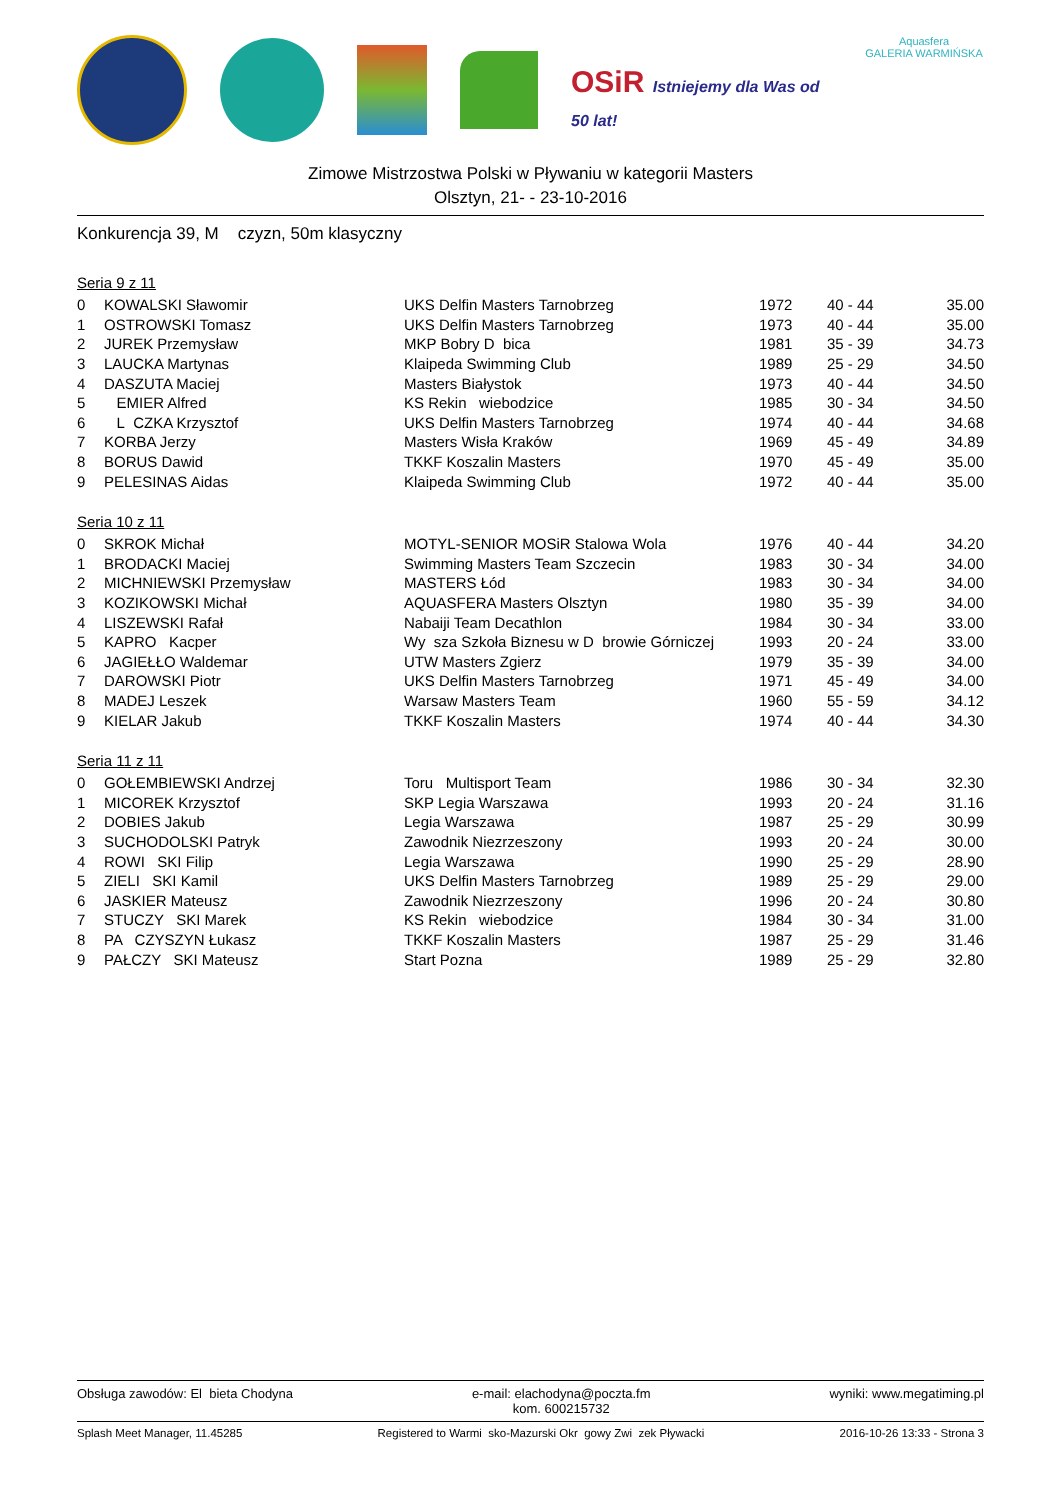OSiR Istniejemy dla Was od 50 lat!
Aquasfera
GALERIA WARMIŃSKA
Zimowe Mistrzostwa Polski w Pływaniu w kategorii Masters
Olsztyn, 21- - 23-10-2016
Konkurencja 39, M czyzn, 50m klasyczny
Seria 9 z 11
| 0 | KOWALSKI Sławomir | UKS Delfin Masters Tarnobrzeg | 1972 | 40 - 44 | 35.00 |
| 1 | OSTROWSKI Tomasz | UKS Delfin Masters Tarnobrzeg | 1973 | 40 - 44 | 35.00 |
| 2 | JUREK Przemysław | MKP Bobry D bica | 1981 | 35 - 39 | 34.73 |
| 3 | LAUCKA Martynas | Klaipeda Swimming Club | 1989 | 25 - 29 | 34.50 |
| 4 | DASZUTA Maciej | Masters Białystok | 1973 | 40 - 44 | 34.50 |
| 5 | EMIER Alfred | KS Rekin wiebodzice | 1985 | 30 - 34 | 34.50 |
| 6 | L CZKA Krzysztof | UKS Delfin Masters Tarnobrzeg | 1974 | 40 - 44 | 34.68 |
| 7 | KORBA Jerzy | Masters Wisła Kraków | 1969 | 45 - 49 | 34.89 |
| 8 | BORUS Dawid | TKKF Koszalin Masters | 1970 | 45 - 49 | 35.00 |
| 9 | PELESINAS Aidas | Klaipeda Swimming Club | 1972 | 40 - 44 | 35.00 |
Seria 10 z 11
| 0 | SKROK Michał | MOTYL-SENIOR MOSiR Stalowa Wola | 1976 | 40 - 44 | 34.20 |
| 1 | BRODACKI Maciej | Swimming Masters Team Szczecin | 1983 | 30 - 34 | 34.00 |
| 2 | MICHNIEWSKI Przemysław | MASTERS Łód | 1983 | 30 - 34 | 34.00 |
| 3 | KOZIKOWSKI Michał | AQUASFERA Masters Olsztyn | 1980 | 35 - 39 | 34.00 |
| 4 | LISZEWSKI Rafał | Nabaiji Team Decathlon | 1984 | 30 - 34 | 33.00 |
| 5 | KAPRO Kacper | Wy sza Szkoła Biznesu w D browie Górniczej | 1993 | 20 - 24 | 33.00 |
| 6 | JAGIEŁŁO Waldemar | UTW Masters Zgierz | 1979 | 35 - 39 | 34.00 |
| 7 | DAROWSKI Piotr | UKS Delfin Masters Tarnobrzeg | 1971 | 45 - 49 | 34.00 |
| 8 | MADEJ Leszek | Warsaw Masters Team | 1960 | 55 - 59 | 34.12 |
| 9 | KIELAR Jakub | TKKF Koszalin Masters | 1974 | 40 - 44 | 34.30 |
Seria 11 z 11
| 0 | GOŁEMBIEWSKI Andrzej | Toru Multisport Team | 1986 | 30 - 34 | 32.30 |
| 1 | MICOREK Krzysztof | SKP Legia Warszawa | 1993 | 20 - 24 | 31.16 |
| 2 | DOBIES Jakub | Legia Warszawa | 1987 | 25 - 29 | 30.99 |
| 3 | SUCHODOLSKI Patryk | Zawodnik Niezrzeszony | 1993 | 20 - 24 | 30.00 |
| 4 | ROWI SKI Filip | Legia Warszawa | 1990 | 25 - 29 | 28.90 |
| 5 | ZIELI SKI Kamil | UKS Delfin Masters Tarnobrzeg | 1989 | 25 - 29 | 29.00 |
| 6 | JASKIER Mateusz | Zawodnik Niezrzeszony | 1996 | 20 - 24 | 30.80 |
| 7 | STUCZY SKI Marek | KS Rekin wiebodzice | 1984 | 30 - 34 | 31.00 |
| 8 | PA CZYSZYN Łukasz | TKKF Koszalin Masters | 1987 | 25 - 29 | 31.46 |
| 9 | PAŁCZY SKI Mateusz | Start Pozna | 1989 | 25 - 29 | 32.80 |
Obsługa zawodów: El bieta Chodyna e-mail: elachodyna@poczta.fm
kom. 600215732 wyniki: www.megatiming.pl
Splash Meet Manager, 11.45285 Registered to Warmi sko-Mazurski Okr gowy Zwi zek Pływacki 2016-10-26 13:33 - Strona 3